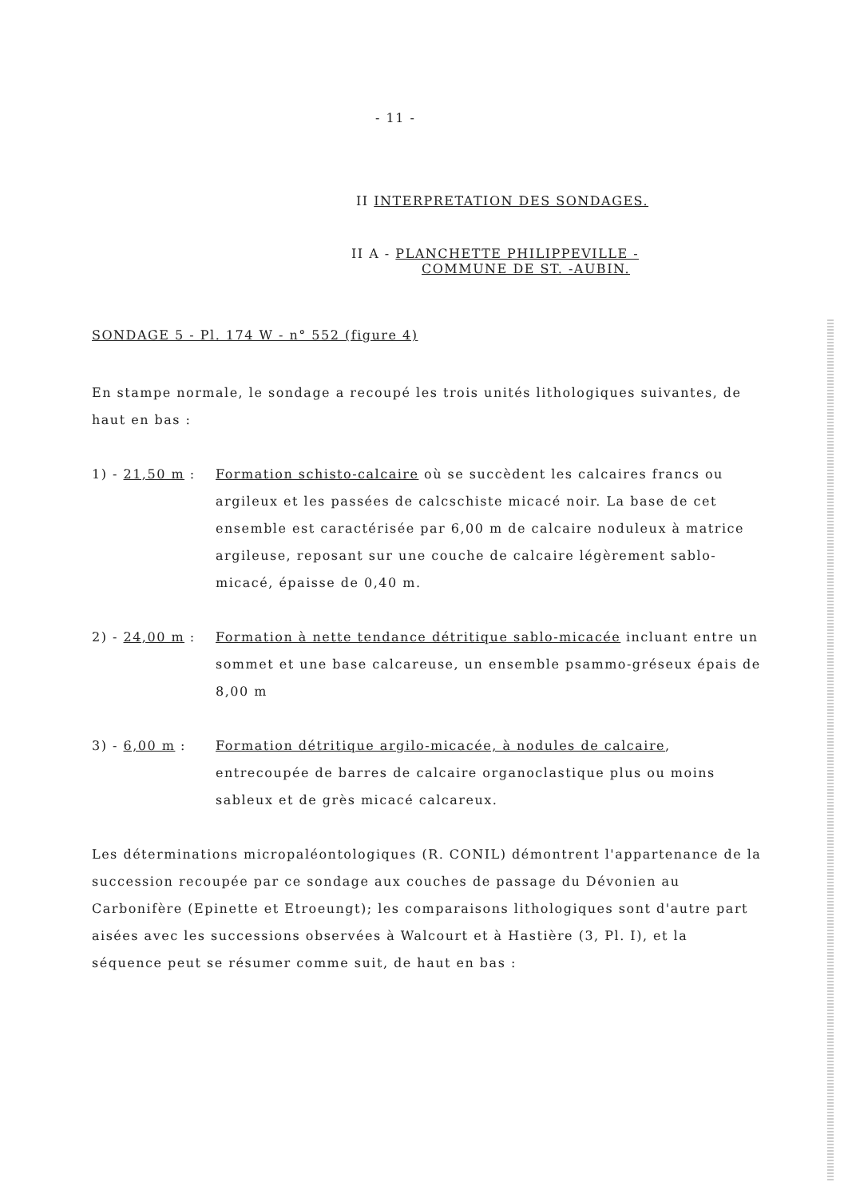- 11 -
II INTERPRETATION DES SONDAGES.
II A - PLANCHETTE PHILIPPEVILLE -
COMMUNE DE ST. -AUBIN.
SONDAGE 5 - Pl. 174 W - n° 552 (figure 4)
En stampe normale, le sondage a recoupé les trois unités lithologiques suivantes, de haut en bas :
1) - 21,50 m :
Formation schisto-calcaire où se succèdent les calcaires francs ou argileux et les passées de calcschiste micacé noir. La base de cet ensemble est caractérisée par 6,00 m de calcaire noduleux à matrice argileuse, reposant sur une couche de calcaire légèrement sablo-micacé, épaisse de 0,40 m.
2) - 24,00 m :
Formation à nette tendance détritique sablo-micacée incluant entre un sommet et une base calcareuse, un ensemble psammo-gréseux épais de 8,00 m
3) - 6,00 m : Formation détritique argilo-micacée, à nodules de calcaire, entrecoupée de barres de calcaire organoclastique plus ou moins sableux et de grès micacé calcareux.
Les déterminations micropaléontologiques (R. CONIL) démontrent l'appartenance de la succession recoupée par ce sondage aux couches de passage du Dévonien au Carbonifère (Epinette et Etroeungt); les comparaisons lithologiques sont d'autre part aisées avec les successions observées à Walcourt et à Hastière (3, Pl. I), et la séquence peut se résumer comme suit, de haut en bas :